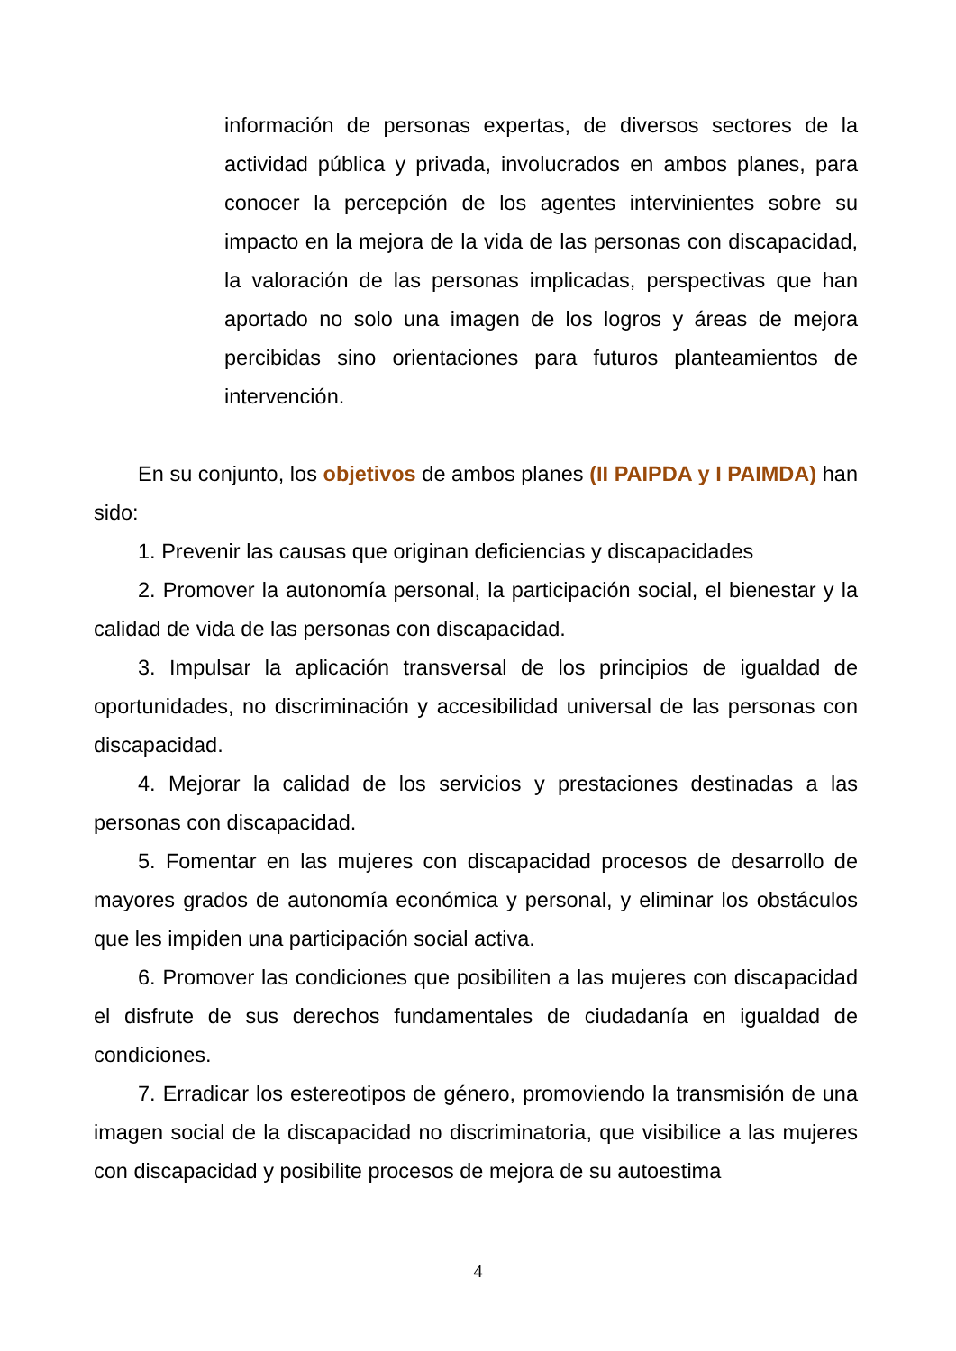información de personas expertas, de diversos sectores de la actividad pública y privada, involucrados en ambos planes, para conocer la percepción de los agentes intervinientes sobre su impacto en la mejora de la vida de las personas con discapacidad, la valoración de las personas implicadas, perspectivas que han aportado no solo una imagen de los logros y áreas de mejora percibidas sino orientaciones para futuros planteamientos de intervención.
En su conjunto, los objetivos de ambos planes (II PAIPDA y I PAIMDA) han sido:
1. Prevenir las causas que originan deficiencias y discapacidades
2. Promover la autonomía personal, la participación social, el bienestar y la calidad de vida de las personas con discapacidad.
3. Impulsar la aplicación transversal de los principios de igualdad de oportunidades, no discriminación y accesibilidad universal de las personas con discapacidad.
4. Mejorar la calidad de los servicios y prestaciones destinadas a las personas con discapacidad.
5. Fomentar en las mujeres con discapacidad procesos de desarrollo de mayores grados de autonomía económica y personal, y eliminar los obstáculos que les impiden una participación social activa.
6. Promover las condiciones que posibiliten a las mujeres con discapacidad el disfrute de sus derechos fundamentales de ciudadanía en igualdad de condiciones.
7. Erradicar los estereotipos de género, promoviendo la transmisión de una imagen social de la discapacidad no discriminatoria, que visibilice a las mujeres con discapacidad y posibilite procesos de mejora de su autoestima
4